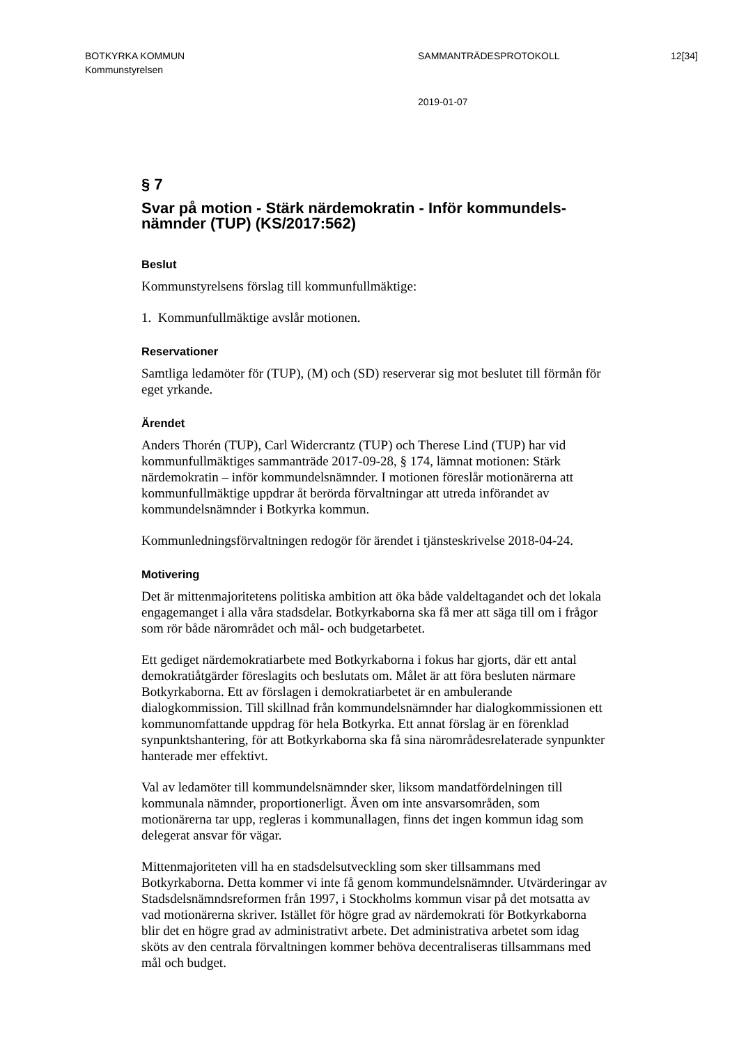BOTKYRKA KOMMUN SAMMANTRÄDESPROTOKOLL 12[34]
Kommunstyrelsen
2019-01-07
§ 7
Svar på motion - Stärk närdemokratin - Inför kommundels-
nämnder (TUP) (KS/2017:562)
Beslut
Kommunstyrelsens förslag till kommunfullmäktige:
1. Kommunfullmäktige avslår motionen.
Reservationer
Samtliga ledamöter för (TUP), (M) och (SD) reserverar sig mot beslutet till förmån för eget yrkande.
Ärendet
Anders Thorén (TUP), Carl Widercrantz (TUP) och Therese Lind (TUP) har vid kommunfullmäktiges sammanträde 2017-09-28, § 174, lämnat motionen: Stärk närdemokratin – inför kommundelsnämnder. I motionen föreslår motionärerna att kommunfullmäktige uppdrar åt berörda förvaltningar att utreda införandet av kommundelsnämnder i Botkyrka kommun.
Kommunledningsförvaltningen redogör för ärendet i tjänsteskrivelse 2018-04-24.
Motivering
Det är mittenmajoritetens politiska ambition att öka både valdeltagandet och det lokala engagemanget i alla våra stadsdelar. Botkyrkaborna ska få mer att säga till om i frågor som rör både närområdet och mål- och budgetarbetet.
Ett gediget närdemokratiarbete med Botkyrkaborna i fokus har gjorts, där ett antal demokratiåtgärder föreslagits och beslutats om. Målet är att föra besluten närmare Botkyrkaborna. Ett av förslagen i demokratiarbetet är en ambulerande dialogkommission. Till skillnad från kommundelsnämnder har dialogkommissionen ett kommunomfattande uppdrag för hela Botkyrka. Ett annat förslag är en förenklad synpunktshantering, för att Botkyrkaborna ska få sina närområdesrelaterade synpunkter hanterade mer effektivt.
Val av ledamöter till kommundelsnämnder sker, liksom mandatfördelningen till kommunala nämnder, proportionerligt. Även om inte ansvarsområden, som motionärerna tar upp, regleras i kommunallagen, finns det ingen kommun idag som delegerat ansvar för vägar.
Mittenmajoriteten vill ha en stadsdelsutveckling som sker tillsammans med Botkyrkaborna. Detta kommer vi inte få genom kommundelsnämnder. Utvärderingar av Stadsdelsnämndsreformen från 1997, i Stockholms kommun visar på det motsatta av vad motionärerna skriver. Istället för högre grad av närdemokrati för Botkyrkaborna blir det en högre grad av administrativt arbete. Det administrativa arbetet som idag sköts av den centrala förvaltningen kommer behöva decentraliseras tillsammans med mål och budget.